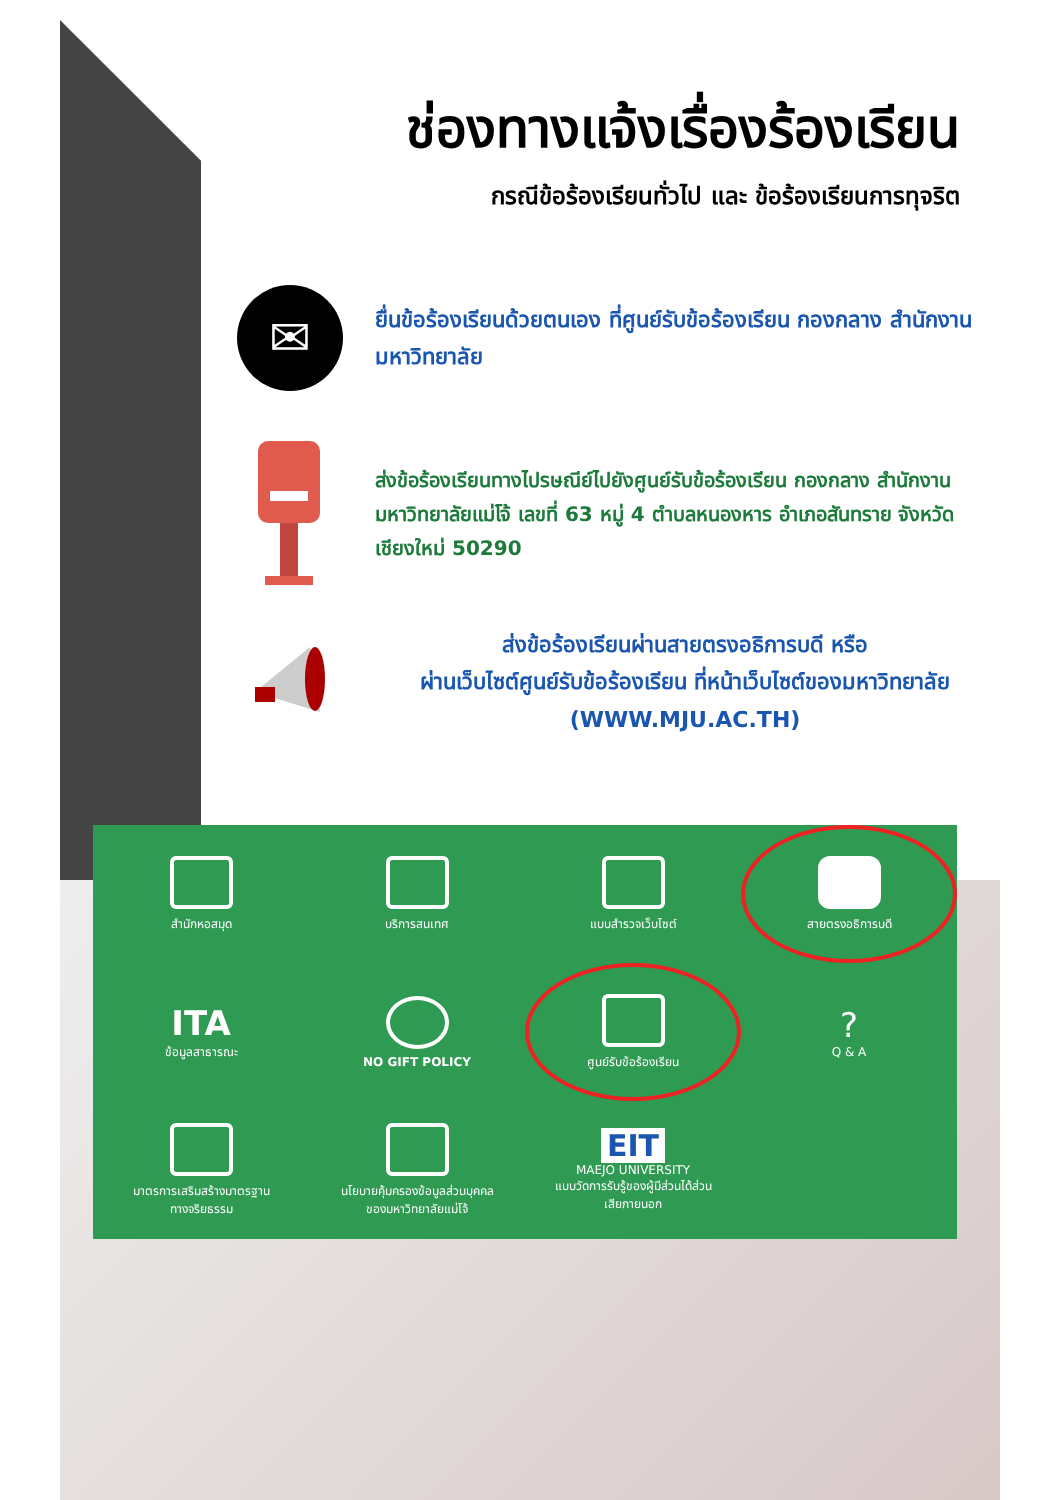ช่องทางแจ้งเรื่องร้องเรียน
กรณีข้อร้องเรียนทั่วไป และ ข้อร้องเรียนการทุจริต
✉
ยื่นข้อร้องเรียนด้วยตนเอง ที่ศูนย์รับข้อร้องเรียน กองกลาง สำนักงานมหาวิทยาลัย
ส่งข้อร้องเรียนทางไปรษณีย์ไปยังศูนย์รับข้อร้องเรียน กองกลาง สำนักงานมหาวิทยาลัยแม่โจ้ เลขที่ 63 หมู่ 4 ตำบลหนองหาร อำเภอสันทราย จังหวัดเชียงใหม่ 50290
ส่งข้อร้องเรียนผ่านสายตรงอธิการบดี หรือ
ผ่านเว็บไซต์ศูนย์รับข้อร้องเรียน ที่หน้าเว็บไซต์ของมหาวิทยาลัย
(WWW.MJU.AC.TH)
สำนักหอสมุด
บริการสนเทศ
แบบสำรวจเว็บไซต์
สายตรงอธิการบดี
ITA
ข้อมูลสาธารณะ
NO GIFT POLICY
ศูนย์รับข้อร้องเรียน
?
Q & A
มาตรการเสริมสร้างมาตรฐาน
ทางจริยธรรม
นโยบายคุ้มครองข้อมูลส่วนบุคคล
ของมหาวิทยาลัยแม่โจ้
EIT
MAEJO UNIVERSITY
แบบวัดการรับรู้ของผู้มีส่วนได้ส่วน
เสียภายนอก